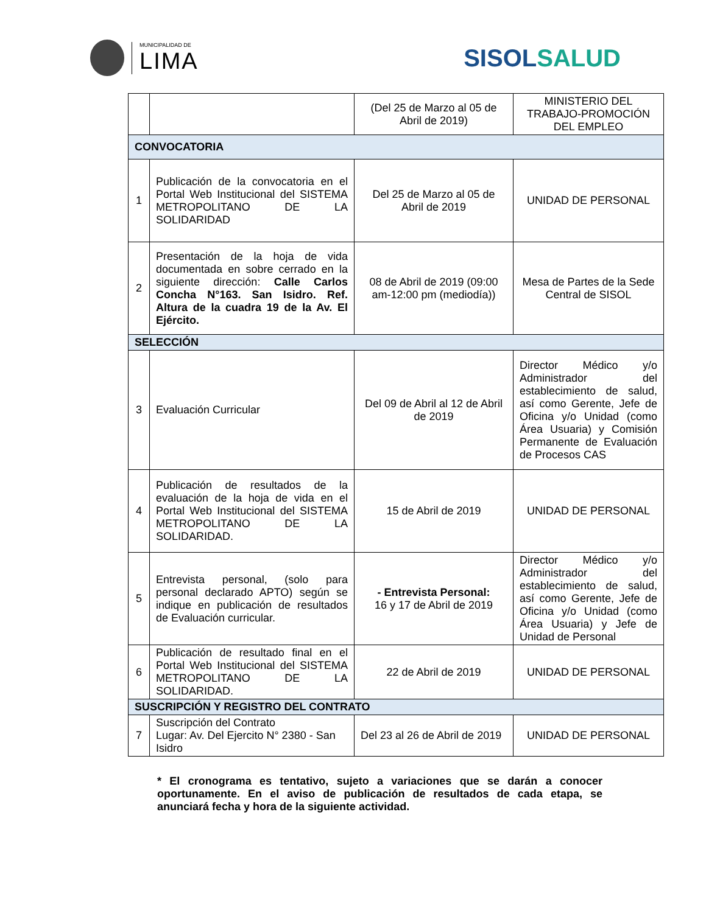MUNICIPALIDAD DE
LIMA
SISOLSALUD
| | | (Del 25 de Marzo al 05 de Abril de 2019) | MINISTERIO DEL TRABAJO-PROMOCIÓN DEL EMPLEO |
| CONVOCATORIA | | | |
| 1 | Publicación de la convocatoria en el Portal Web Institucional del SISTEMA METROPOLITANO DE LA SOLIDARIDAD | Del 25 de Marzo al 05 de Abril de 2019 | UNIDAD DE PERSONAL |
| 2 | Presentación de la hoja de vida documentada en sobre cerrado en la siguiente dirección: Calle Carlos Concha N°163. San Isidro. Ref. Altura de la cuadra 19 de la Av. El Ejército. | 08 de Abril de 2019 (09:00 am-12:00 pm (mediodía)) | Mesa de Partes de la Sede Central de SISOL |
| SELECCIÓN | | | |
| 3 | Evaluación Curricular | Del 09 de Abril al 12 de Abril de 2019 | Director Médico y/o Administrador del establecimiento de salud, así como Gerente, Jefe de Oficina y/o Unidad (como Área Usuaria) y Comisión Permanente de Evaluación de Procesos CAS |
| 4 | Publicación de resultados de la evaluación de la hoja de vida en el Portal Web Institucional del SISTEMA METROPOLITANO DE LA SOLIDARIDAD. | 15 de Abril de 2019 | UNIDAD DE PERSONAL |
| 5 | Entrevista personal, (solo para personal declarado APTO) según se indique en publicación de resultados de Evaluación curricular. | - Entrevista Personal: 16 y 17 de Abril de 2019 | Director Médico y/o Administrador del establecimiento de salud, así como Gerente, Jefe de Oficina y/o Unidad (como Área Usuaria) y Jefe de Unidad de Personal |
| 6 | Publicación de resultado final en el Portal Web Institucional del SISTEMA METROPOLITANO DE LA SOLIDARIDAD. | 22 de Abril de 2019 | UNIDAD DE PERSONAL |
| SUSCRIPCIÓN Y REGISTRO DEL CONTRATO | | | |
| 7 | Suscripción del Contrato Lugar: Av. Del Ejercito N° 2380 - San Isidro | Del 23 al 26 de Abril de 2019 | UNIDAD DE PERSONAL |
* El cronograma es tentativo, sujeto a variaciones que se darán a conocer oportunamente. En el aviso de publicación de resultados de cada etapa, se anunciará fecha y hora de la siguiente actividad.